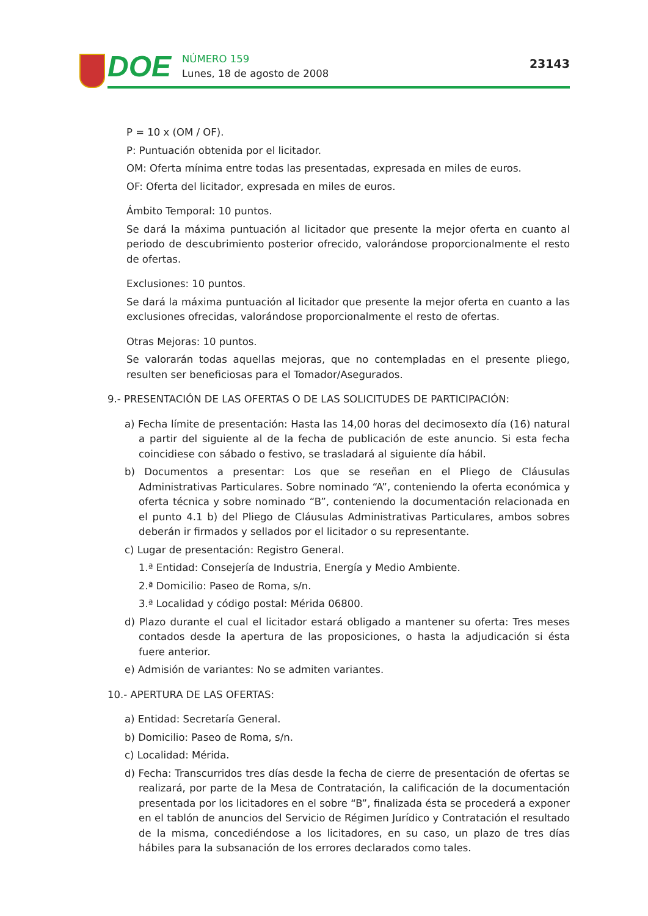DOE
NÚMERO 159
Lunes, 18 de agosto de 2008
23143
P = 10 x (OM / OF).
P: Puntuación obtenida por el licitador.
OM: Oferta mínima entre todas las presentadas, expresada en miles de euros.
OF: Oferta del licitador, expresada en miles de euros.
Ámbito Temporal: 10 puntos.
Se dará la máxima puntuación al licitador que presente la mejor oferta en cuanto al periodo de descubrimiento posterior ofrecido, valorándose proporcionalmente el resto de ofertas.
Exclusiones: 10 puntos.
Se dará la máxima puntuación al licitador que presente la mejor oferta en cuanto a las exclusiones ofrecidas, valorándose proporcionalmente el resto de ofertas.
Otras Mejoras: 10 puntos.
Se valorarán todas aquellas mejoras, que no contempladas en el presente pliego, resulten ser beneficiosas para el Tomador/Asegurados.
9.- PRESENTACIÓN DE LAS OFERTAS O DE LAS SOLICITUDES DE PARTICIPACIÓN:
a) Fecha límite de presentación: Hasta las 14,00 horas del decimosexto día (16) natural a partir del siguiente al de la fecha de publicación de este anuncio. Si esta fecha coincidiese con sábado o festivo, se trasladará al siguiente día hábil.
b) Documentos a presentar: Los que se reseñan en el Pliego de Cláusulas Administrativas Particulares. Sobre nominado “A”, conteniendo la oferta económica y oferta técnica y sobre nominado “B”, conteniendo la documentación relacionada en el punto 4.1 b) del Pliego de Cláusulas Administrativas Particulares, ambos sobres deberán ir firmados y sellados por el licitador o su representante.
c) Lugar de presentación: Registro General.
1.ª Entidad: Consejería de Industria, Energía y Medio Ambiente.
2.ª Domicilio: Paseo de Roma, s/n.
3.ª Localidad y código postal: Mérida 06800.
d) Plazo durante el cual el licitador estará obligado a mantener su oferta: Tres meses contados desde la apertura de las proposiciones, o hasta la adjudicación si ésta fuere anterior.
e) Admisión de variantes: No se admiten variantes.
10.- APERTURA DE LAS OFERTAS:
a) Entidad: Secretaría General.
b) Domicilio: Paseo de Roma, s/n.
c) Localidad: Mérida.
d) Fecha: Transcurridos tres días desde la fecha de cierre de presentación de ofertas se realizará, por parte de la Mesa de Contratación, la calificación de la documentación presentada por los licitadores en el sobre “B”, finalizada ésta se procederá a exponer en el tablón de anuncios del Servicio de Régimen Jurídico y Contratación el resultado de la misma, concediéndose a los licitadores, en su caso, un plazo de tres días hábiles para la subsanación de los errores declarados como tales.